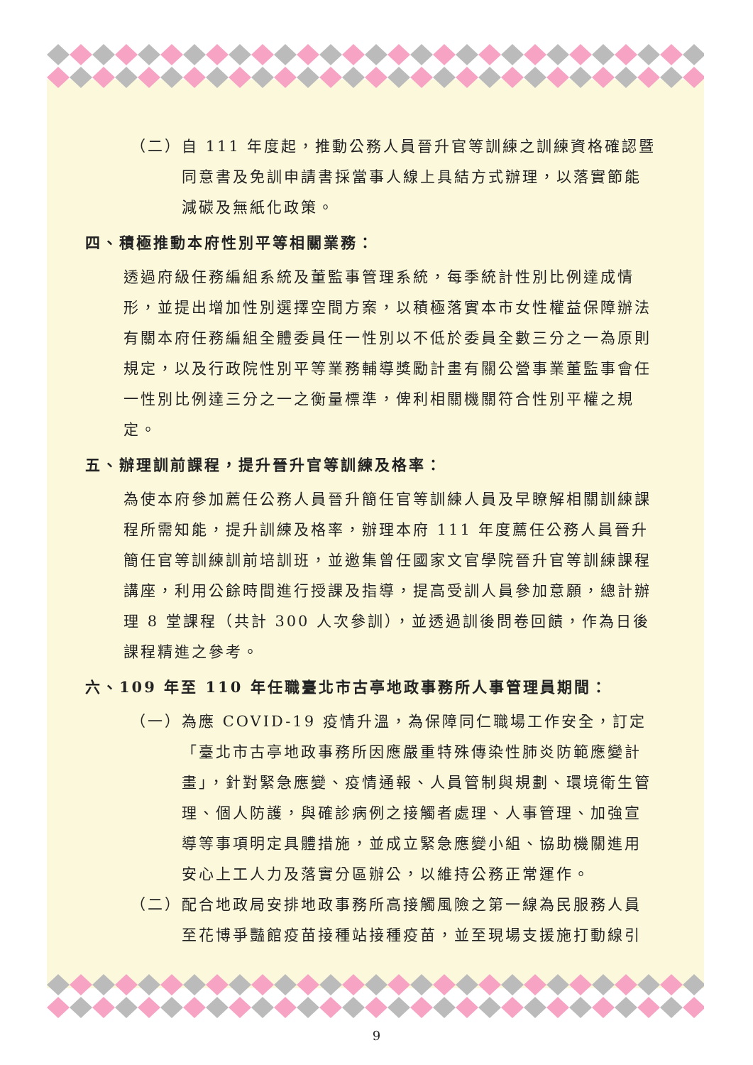（二）自 111 年度起，推動公務人員晉升官等訓練之訓練資格確認暨同意書及免訓申請書採當事人線上具結方式辦理，以落實節能減碳及無紙化政策。
四、積極推動本府性別平等相關業務：
透過府級任務編組系統及董監事管理系統，每季統計性別比例達成情形，並提出增加性別選擇空間方案，以積極落實本市女性權益保障辦法有關本府任務編組全體委員任一性別以不低於委員全數三分之一為原則規定，以及行政院性別平等業務輔導獎勵計畫有關公營事業董監事會任一性別比例達三分之一之衡量標準，俾利相關機關符合性別平權之規定。
五、辦理訓前課程，提升晉升官等訓練及格率：
為使本府參加薦任公務人員晉升簡任官等訓練人員及早瞭解相關訓練課程所需知能，提升訓練及格率，辦理本府 111 年度薦任公務人員晉升簡任官等訓練訓前培訓班，並邀集曾任國家文官學院晉升官等訓練課程講座，利用公餘時間進行授課及指導，提高受訓人員參加意願，總計辦理 8 堂課程（共計 300 人次參訓），並透過訓後問卷回饋，作為日後課程精進之參考。
六、109 年至 110 年任職臺北市古亭地政事務所人事管理員期間：
（一）為應 COVID-19 疫情升溫，為保障同仁職場工作安全，訂定「臺北市古亭地政事務所因應嚴重特殊傳染性肺炎防範應變計畫」，針對緊急應變、疫情通報、人員管制與規劃、環境衛生管理、個人防護，與確診病例之接觸者處理、人事管理、加強宣導等事項明定具體措施，並成立緊急應變小組、協助機關進用安心上工人力及落實分區辦公，以維持公務正常運作。
（二）配合地政局安排地政事務所高接觸風險之第一線為民服務人員至花博爭豔館疫苗接種站接種疫苗，並至現場支援施打動線引
9